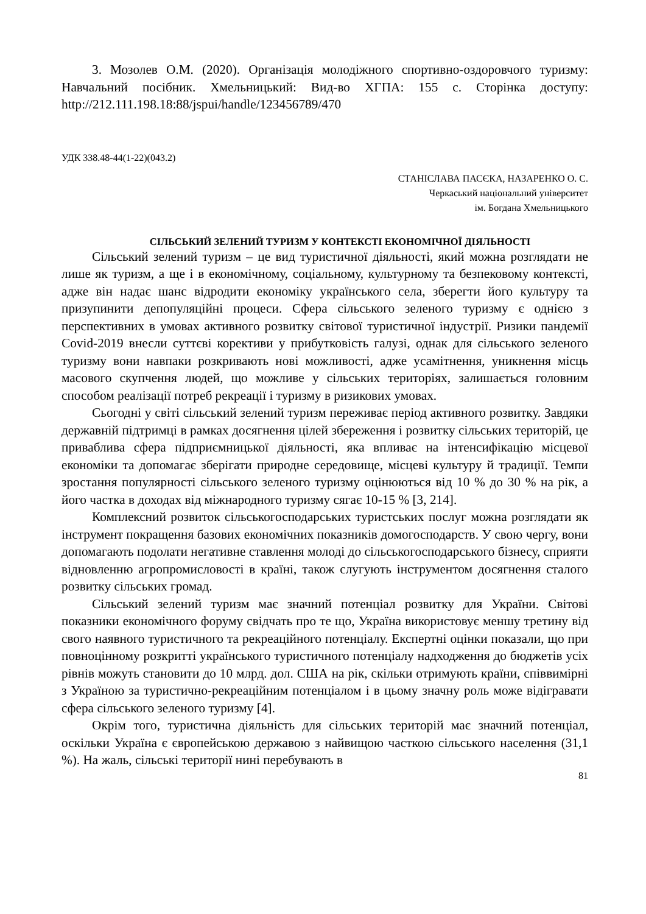3. Мозолев О.М. (2020). Організація молодіжного спортивно-оздоровчого туризму: Навчальний посібник. Хмельницький: Вид-во ХГПА: 155 с. Сторінка доступу: http://212.111.198.18:88/jspui/handle/123456789/470
УДК 338.48-44(1-22)(043.2)
СТАНІСЛАВА ПАСЄКА, НАЗАРЕНКО О. С.
Черкаський національний університет
ім. Богдана Хмельницького
СІЛЬСЬКИЙ ЗЕЛЕНИЙ ТУРИЗМ У КОНТЕКСТІ ЕКОНОМІЧНОЇ ДІЯЛЬНОСТІ
Сільський зелений туризм – це вид туристичної діяльності, який можна розглядати не лише як туризм, а ще і в економічному, соціальному, культурному та безпековому контексті, адже він надає шанс відродити економіку українського села, зберегти його культуру та призупинити депопуляційні процеси. Сфера сільського зеленого туризму є однією з перспективних в умовах активного розвитку світової туристичної індустрії. Ризики пандемії Covid-2019 внесли суттєві корективи у прибутковість галузі, однак для сільського зеленого туризму вони навпаки розкривають нові можливості, адже усамітнення, уникнення місць масового скупчення людей, що можливе у сільських територіях, залишається головним способом реалізації потреб рекреації і туризму в ризикових умовах.
Сьогодні у світі сільський зелений туризм переживає період активного розвитку. Завдяки державній підтримці в рамках досягнення цілей збереження і розвитку сільських територій, це приваблива сфера підприємницької діяльності, яка впливає на інтенсифікацію місцевої економіки та допомагає зберігати природне середовище, місцеві культуру й традиції. Темпи зростання популярності сільського зеленого туризму оцінюються від 10 % до 30 % на рік, а його частка в доходах від міжнародного туризму сягає 10-15 % [3, 214].
Комплексний розвиток сільськогосподарських туристських послуг можна розглядати як інструмент покращення базових економічних показників домогосподарств. У свою чергу, вони допомагають подолати негативне ставлення молоді до сільськогосподарського бізнесу, сприяти відновленню агропромисловості в країні, також слугують інструментом досягнення сталого розвитку сільських громад.
Сільський зелений туризм має значний потенціал розвитку для України. Світові показники економічного форуму свідчать про те що, Україна використовує меншу третину від свого наявного туристичного та рекреаційного потенціалу. Експертні оцінки показали, що при повноцінному розкритті українського туристичного потенціалу надходження до бюджетів усіх рівнів можуть становити до 10 млрд. дол. США на рік, скільки отримують країни, співвимірні з Україною за туристично-рекреаційним потенціалом і в цьому значну роль може відігравати сфера сільського зеленого туризму [4].
Окрім того, туристична діяльність для сільських територій має значний потенціал, оскільки Україна є європейською державою з найвищою часткою сільського населення (31,1 %). На жаль, сільські території нині перебувають в
81